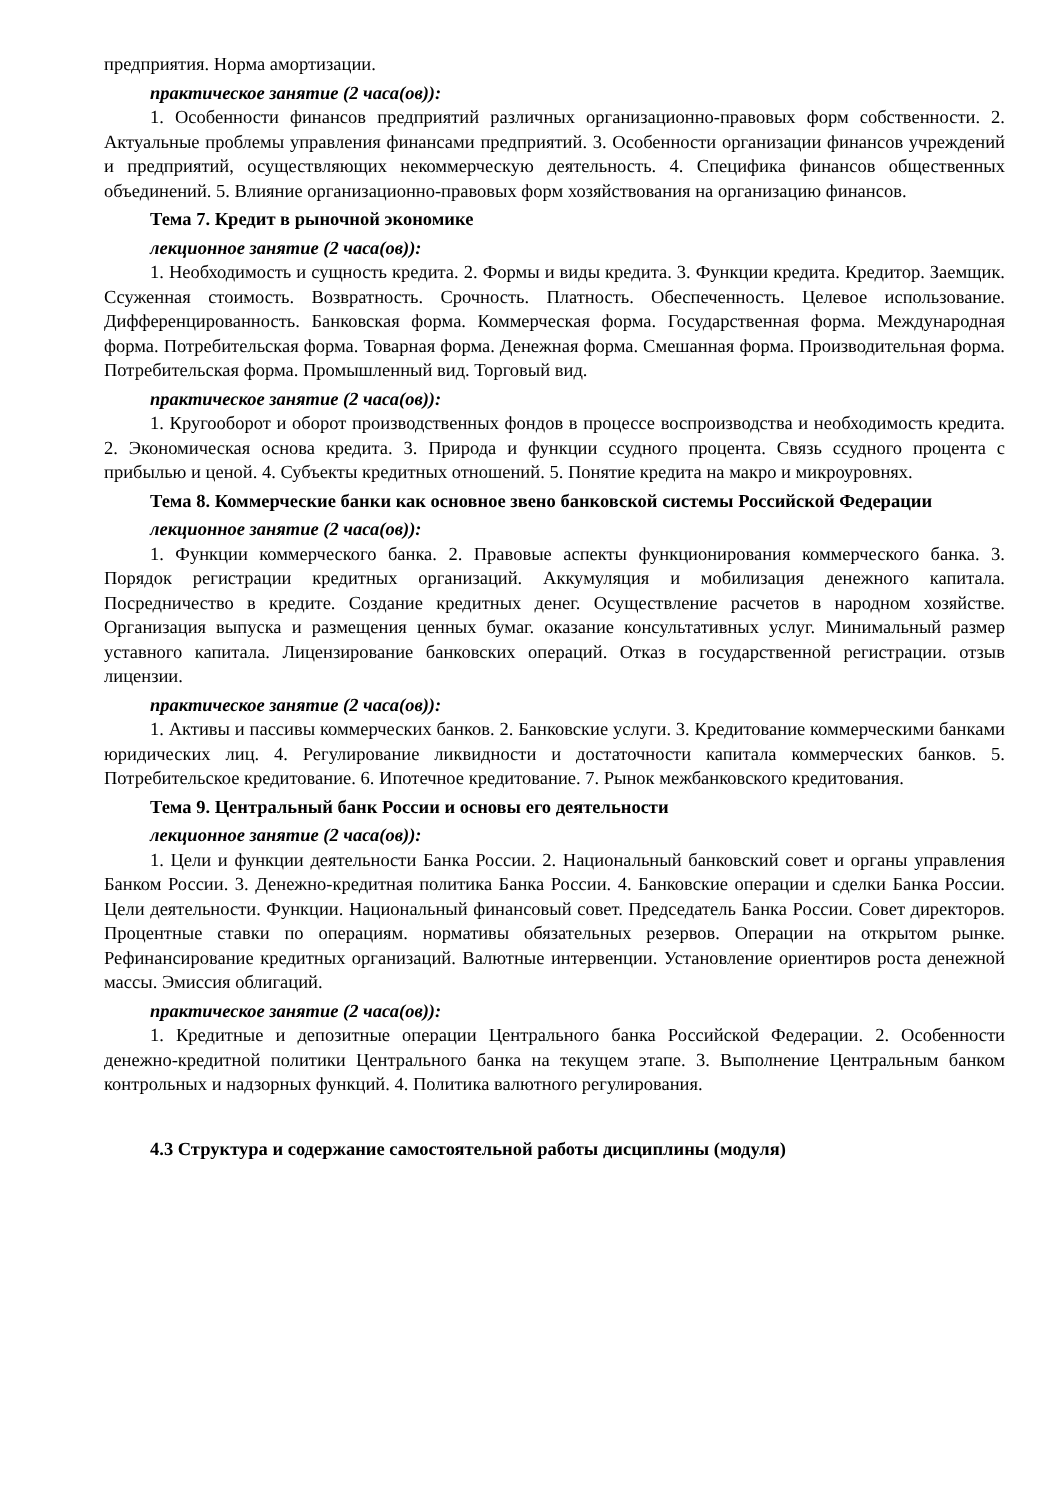предприятия. Норма амортизации.
практическое занятие (2 часа(ов)):
1. Особенности финансов предприятий различных организационно-правовых форм собственности. 2. Актуальные проблемы управления финансами предприятий. 3. Особенности организации финансов учреждений и предприятий, осуществляющих некоммерческую деятельность. 4. Специфика финансов общественных объединений. 5. Влияние организационно-правовых форм хозяйствования на организацию финансов.
Тема 7. Кредит в рыночной экономике
лекционное занятие (2 часа(ов)):
1. Необходимость и сущность кредита. 2. Формы и виды кредита. 3. Функции кредита. Кредитор. Заемщик. Ссуженная стоимость. Возвратность. Срочность. Платность. Обеспеченность. Целевое использование. Дифференцированность. Банковская форма. Коммерческая форма. Государственная форма. Международная форма. Потребительская форма. Товарная форма. Денежная форма. Смешанная форма. Производительная форма. Потребительская форма. Промышленный вид. Торговый вид.
практическое занятие (2 часа(ов)):
1. Кругооборот и оборот производственных фондов в процессе воспроизводства и необходимость кредита. 2. Экономическая основа кредита. 3. Природа и функции ссудного процента. Связь ссудного процента с прибылью и ценой. 4. Субъекты кредитных отношений. 5. Понятие кредита на макро и микроуровнях.
Тема 8. Коммерческие банки как основное звено банковской системы Российской Федерации
лекционное занятие (2 часа(ов)):
1. Функции коммерческого банка. 2. Правовые аспекты функционирования коммерческого банка. 3. Порядок регистрации кредитных организаций. Аккумуляция и мобилизация денежного капитала. Посредничество в кредите. Создание кредитных денег. Осуществление расчетов в народном хозяйстве. Организация выпуска и размещения ценных бумаг. оказание консультативных услуг. Минимальный размер уставного капитала. Лицензирование банковских операций. Отказ в государственной регистрации. отзыв лицензии.
практическое занятие (2 часа(ов)):
1. Активы и пассивы коммерческих банков. 2. Банковские услуги. 3. Кредитование коммерческими банками юридических лиц. 4. Регулирование ликвидности и достаточности капитала коммерческих банков. 5. Потребительское кредитование. 6. Ипотечное кредитование. 7. Рынок межбанковского кредитования.
Тема 9. Центральный банк России и основы его деятельности
лекционное занятие (2 часа(ов)):
1. Цели и функции деятельности Банка России. 2. Национальный банковский совет и органы управления Банком России. 3. Денежно-кредитная политика Банка России. 4. Банковские операции и сделки Банка России. Цели деятельности. Функции. Национальный финансовый совет. Председатель Банка России. Совет директоров. Процентные ставки по операциям. нормативы обязательных резервов. Операции на открытом рынке. Рефинансирование кредитных организаций. Валютные интервенции. Установление ориентиров роста денежной массы. Эмиссия облигаций.
практическое занятие (2 часа(ов)):
1. Кредитные и депозитные операции Центрального банка Российской Федерации. 2. Особенности денежно-кредитной политики Центрального банка на текущем этапе. 3. Выполнение Центральным банком контрольных и надзорных функций. 4. Политика валютного регулирования.
4.3 Структура и содержание самостоятельной работы дисциплины (модуля)